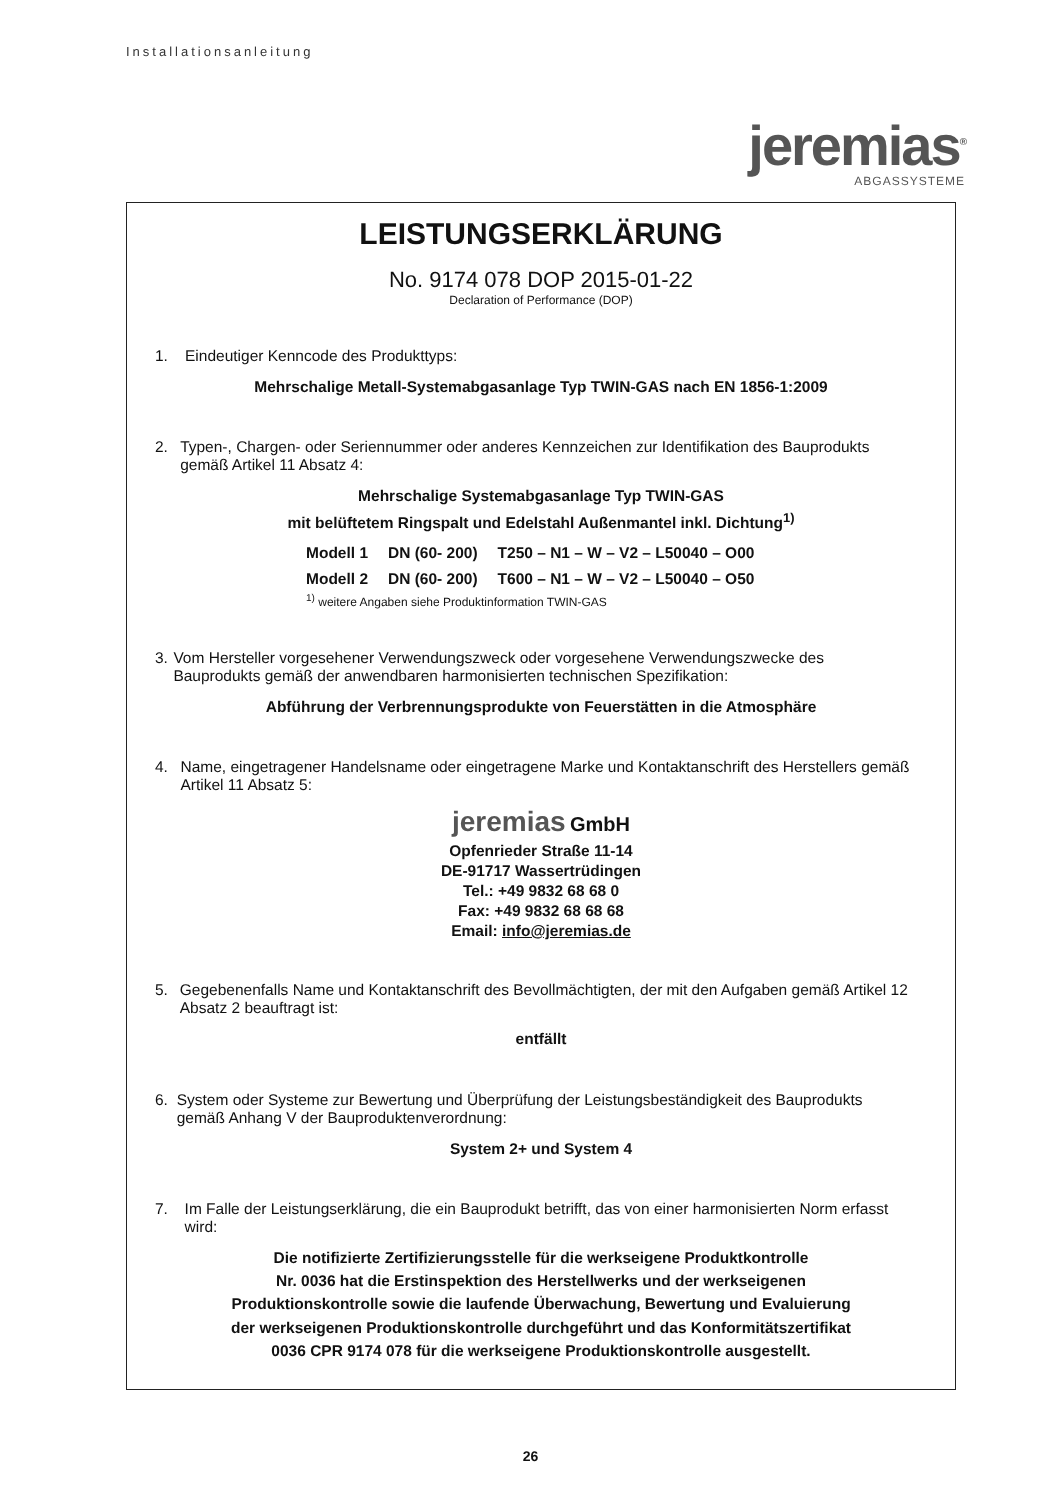Installationsanleitung
jeremias<sup>®</sup>
ABGASSYSTEME
LEISTUNGSERKLÄRUNG
No. 9174 078 DOP 2015-01-22
Declaration of Performance (DOP)
1. Eindeutiger Kenncode des Produkttyps:
Mehrschalige Metall-Systemabgasanlage Typ TWIN-GAS nach EN 1856-1:2009
2. Typen-, Chargen- oder Seriennummer oder anderes Kennzeichen zur Identifikation des Bauprodukts gemäß Artikel 11 Absatz 4:
Mehrschalige Systemabgasanlage Typ TWIN-GAS
mit belüftetem Ringspalt und Edelstahl Außenmantel inkl. Dichtung<sup>1)</sup>
| Modell 1 | DN (60- 200) | T250 – N1 – W – V2 – L50040 – O00 |
| Modell 2 | DN (60- 200) | T600 – N1 – W – V2 – L50040 – O50 |
<sup>1)</sup> weitere Angaben siehe Produktinformation TWIN-GAS
3. Vom Hersteller vorgesehener Verwendungszweck oder vorgesehene Verwendungszwecke des Bauprodukts gemäß der anwendbaren harmonisierten technischen Spezifikation:
Abführung der Verbrennungsprodukte von Feuerstätten in die Atmosphäre
4. Name, eingetragener Handelsname oder eingetragene Marke und Kontaktanschrift des Herstellers gemäß Artikel 11 Absatz 5:
jeremias GmbH
Opfenrieder Straße 11-14
DE-91717 Wassertrüdingen
Tel.: +49 9832 68 68 0
Fax: +49 9832 68 68 68
Email: info@jeremias.de
5. Gegebenenfalls Name und Kontaktanschrift des Bevollmächtigten, der mit den Aufgaben gemäß Artikel 12 Absatz 2 beauftragt ist:
entfällt
6. System oder Systeme zur Bewertung und Überprüfung der Leistungsbeständigkeit des Bauprodukts gemäß Anhang V der Bauproduktenverordnung:
System 2+ und System 4
7. Im Falle der Leistungserklärung, die ein Bauprodukt betrifft, das von einer harmonisierten Norm erfasst wird:
Die notifizierte Zertifizierungsstelle für die werkseigene Produktkontrolle
Nr. 0036 hat die Erstinspektion des Herstellwerks und der werkseigenen
Produktionskontrolle sowie die laufende Überwachung, Bewertung und Evaluierung
der werkseigenen Produktionskontrolle durchgeführt und das Konformitätszertifikat
0036 CPR 9174 078 für die werkseigene Produktionskontrolle ausgestellt.
26